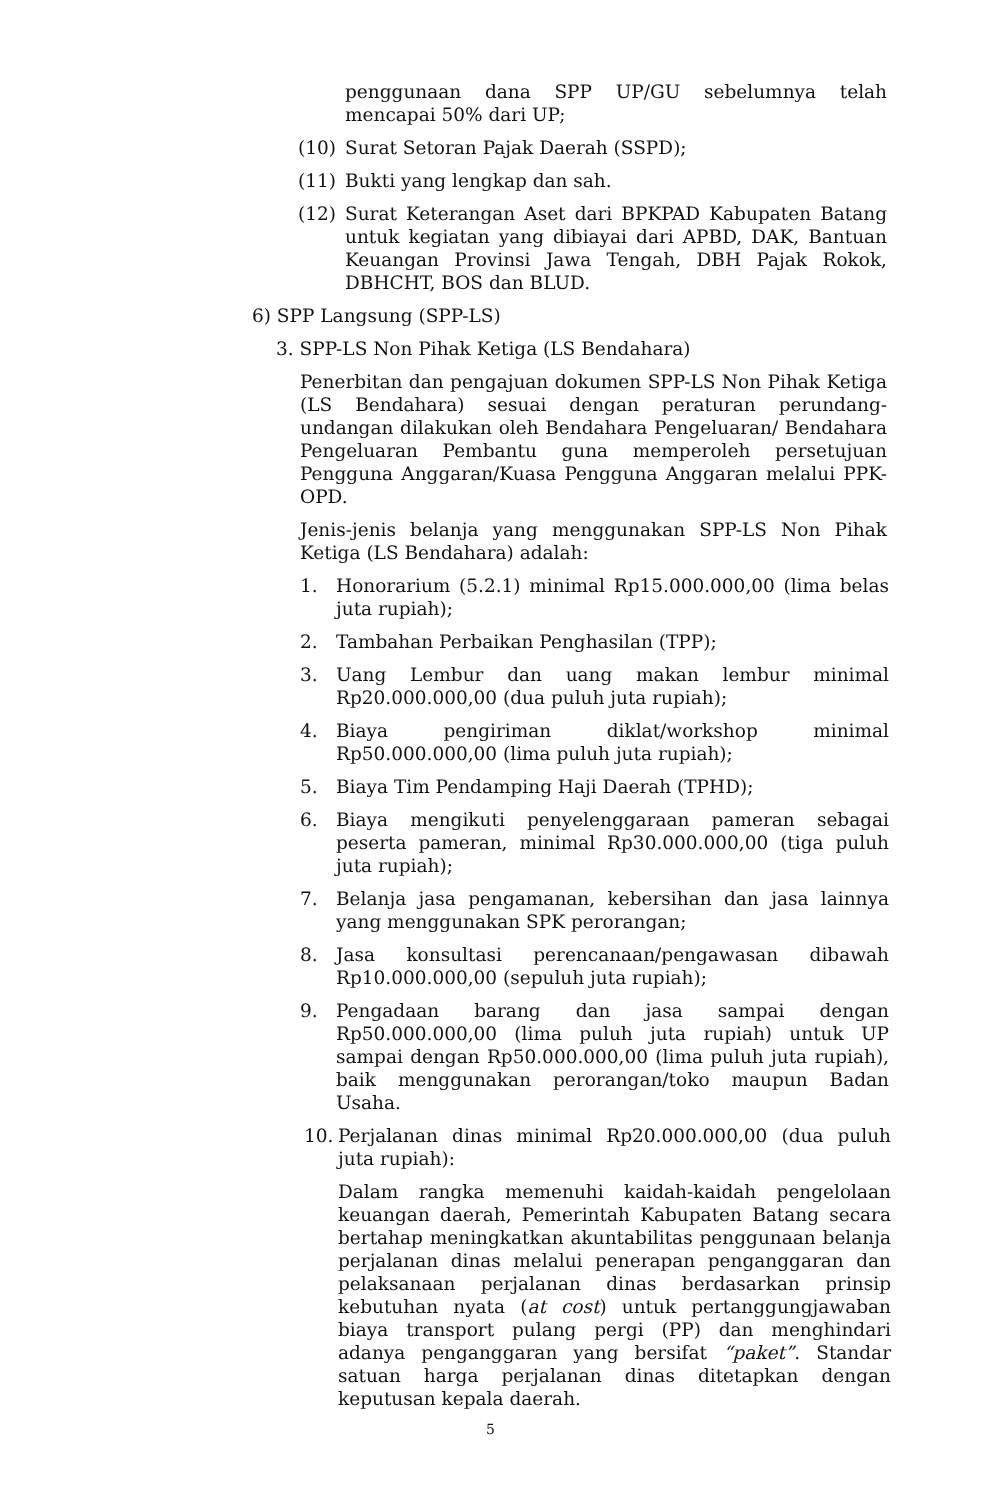penggunaan dana SPP UP/GU sebelumnya telah mencapai 50% dari UP;
(10) Surat Setoran Pajak Daerah (SSPD);
(11) Bukti yang lengkap dan sah.
(12) Surat Keterangan Aset dari BPKPAD Kabupaten Batang untuk kegiatan yang dibiayai dari APBD, DAK, Bantuan Keuangan Provinsi Jawa Tengah, DBH Pajak Rokok, DBHCHT, BOS dan BLUD.
6) SPP Langsung (SPP-LS)
3. SPP-LS Non Pihak Ketiga (LS Bendahara)
Penerbitan dan pengajuan dokumen SPP-LS Non Pihak Ketiga (LS Bendahara) sesuai dengan peraturan perundang-undangan dilakukan oleh Bendahara Pengeluaran/ Bendahara Pengeluaran Pembantu guna memperoleh persetujuan Pengguna Anggaran/Kuasa Pengguna Anggaran melalui PPK-OPD.
Jenis-jenis belanja yang menggunakan SPP-LS Non Pihak Ketiga (LS Bendahara) adalah:
1. Honorarium (5.2.1) minimal Rp15.000.000,00 (lima belas juta rupiah);
2. Tambahan Perbaikan Penghasilan (TPP);
3. Uang Lembur dan uang makan lembur minimal Rp20.000.000,00 (dua puluh juta rupiah);
4. Biaya pengiriman diklat/workshop minimal Rp50.000.000,00 (lima puluh juta rupiah);
5. Biaya Tim Pendamping Haji Daerah (TPHD);
6. Biaya mengikuti penyelenggaraan pameran sebagai peserta pameran, minimal Rp30.000.000,00 (tiga puluh juta rupiah);
7. Belanja jasa pengamanan, kebersihan dan jasa lainnya yang menggunakan SPK perorangan;
8. Jasa konsultasi perencanaan/pengawasan dibawah Rp10.000.000,00 (sepuluh juta rupiah);
9. Pengadaan barang dan jasa sampai dengan Rp50.000.000,00 (lima puluh juta rupiah) untuk UP sampai dengan Rp50.000.000,00 (lima puluh juta rupiah), baik menggunakan perorangan/toko maupun Badan Usaha.
10. Perjalanan dinas minimal Rp20.000.000,00 (dua puluh juta rupiah):
Dalam rangka memenuhi kaidah-kaidah pengelolaan keuangan daerah, Pemerintah Kabupaten Batang secara bertahap meningkatkan akuntabilitas penggunaan belanja perjalanan dinas melalui penerapan penganggaran dan pelaksanaan perjalanan dinas berdasarkan prinsip kebutuhan nyata (at cost) untuk pertanggungjawaban biaya transport pulang pergi (PP) dan menghindari adanya penganggaran yang bersifat “paket”. Standar satuan harga perjalanan dinas ditetapkan dengan keputusan kepala daerah.
5